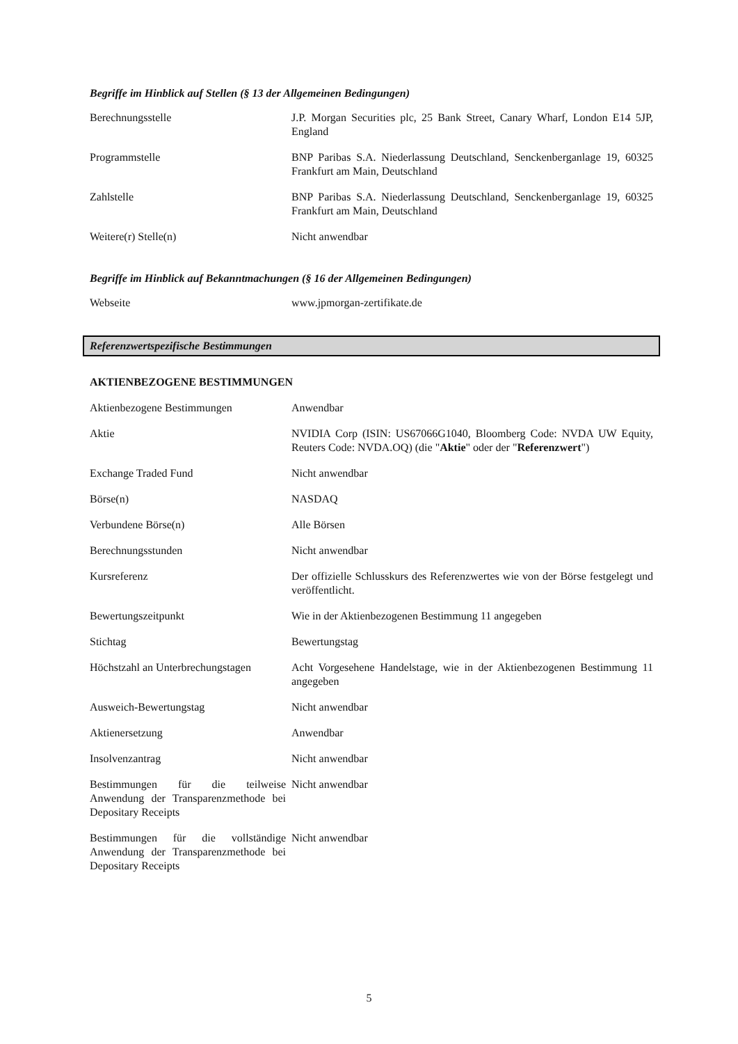Begriffe im Hinblick auf Stellen (§ 13 der Allgemeinen Bedingungen)
| Berechnungsstelle | J.P. Morgan Securities plc, 25 Bank Street, Canary Wharf, London E14 5JP, England |
| Programmstelle | BNP Paribas S.A. Niederlassung Deutschland, Senckenberganlage 19, 60325 Frankfurt am Main, Deutschland |
| Zahlstelle | BNP Paribas S.A. Niederlassung Deutschland, Senckenberganlage 19, 60325 Frankfurt am Main, Deutschland |
| Weitere(r) Stelle(n) | Nicht anwendbar |
Begriffe im Hinblick auf Bekanntmachungen (§ 16 der Allgemeinen Bedingungen)
| Webseite | www.jpmorgan-zertifikate.de |
Referenzwertspezifische Bestimmungen
AKTIENBEZOGENE BESTIMMUNGEN
| Aktienbezogene Bestimmungen | Anwendbar |
| Aktie | NVIDIA Corp (ISIN: US67066G1040, Bloomberg Code: NVDA UW Equity, Reuters Code: NVDA.OQ) (die " Aktie " oder der " Referenzwert ") |
| Exchange Traded Fund | Nicht anwendbar |
| Börse(n) | NASDAQ |
| Verbundene Börse(n) | Alle Börsen |
| Berechnungsstunden | Nicht anwendbar |
| Kursreferenz | Der offizielle Schlusskurs des Referenzwertes wie von der Börse festgelegt und veröffentlicht. |
| Bewertungszeitpunkt | Wie in der Aktienbezogenen Bestimmung 11 angegeben |
| Stichtag | Bewertungstag |
| Höchstzahl an Unterbrechungstagen | Acht Vorgesehene Handelstage, wie in der Aktienbezogenen Bestimmung 11 angegeben |
| Ausweich-Bewertungstag | Nicht anwendbar |
| Aktienersetzung | Anwendbar |
| Insolvenzantrag | Nicht anwendbar |
| Bestimmungen für die teilweise Anwendung der Transparenzmethode bei Depositary Receipts | Nicht anwendbar |
| Bestimmungen für die vollständige Anwendung der Transparenzmethode bei Depositary Receipts | Nicht anwendbar |
5